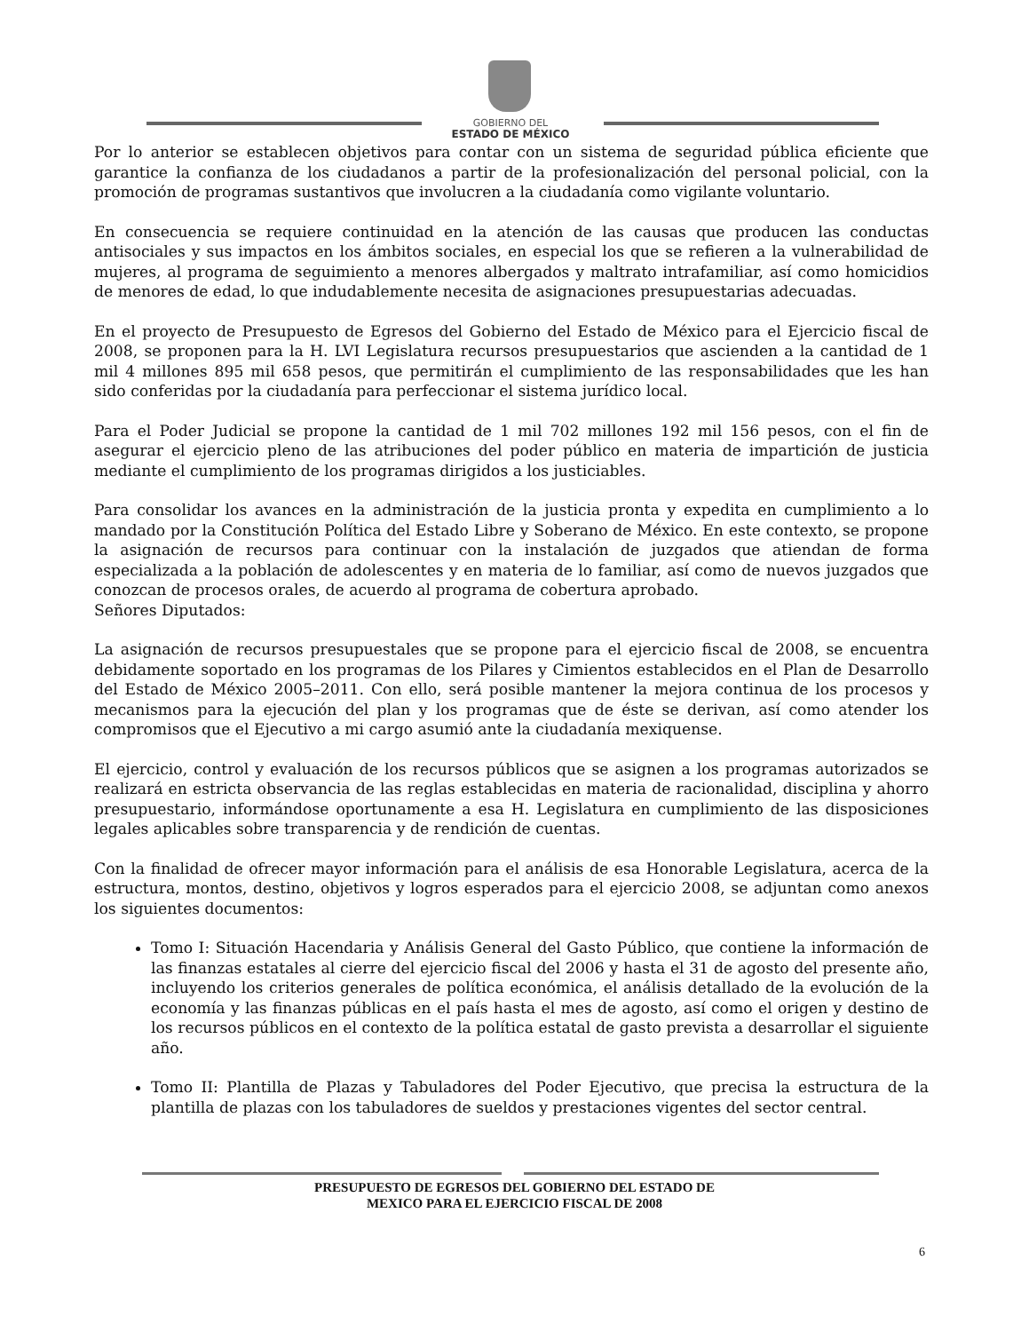GOBIERNO DEL
ESTADO DE MÉXICO
Por lo anterior se establecen objetivos para contar con un sistema de seguridad pública eficiente que garantice la confianza de los ciudadanos a partir de la profesionalización del personal policial, con la promoción de programas sustantivos que involucren a la ciudadanía como vigilante voluntario.
En consecuencia se requiere continuidad en la atención de las causas que producen las conductas antisociales y sus impactos en los ámbitos sociales, en especial los que se refieren a la vulnerabilidad de mujeres, al programa de seguimiento a menores albergados y maltrato intrafamiliar, así como homicidios de menores de edad, lo que indudablemente necesita de asignaciones presupuestarias adecuadas.
En el proyecto de Presupuesto de Egresos del Gobierno del Estado de México para el Ejercicio fiscal de 2008, se proponen para la H. LVI Legislatura recursos presupuestarios que ascienden a la cantidad de 1 mil 4 millones 895 mil 658 pesos, que permitirán el cumplimiento de las responsabilidades que les han sido conferidas por la ciudadanía para perfeccionar el sistema jurídico local.
Para el Poder Judicial se propone la cantidad de 1 mil 702 millones 192 mil 156 pesos, con el fin de asegurar el ejercicio pleno de las atribuciones del poder público en materia de impartición de justicia mediante el cumplimiento de los programas dirigidos a los justiciables.
Para consolidar los avances en la administración de la justicia pronta y expedita en cumplimiento a lo mandado por la Constitución Política del Estado Libre y Soberano de México. En este contexto, se propone la asignación de recursos para continuar con la instalación de juzgados que atiendan de forma especializada a la población de adolescentes y en materia de lo familiar, así como de nuevos juzgados que conozcan de procesos orales, de acuerdo al programa de cobertura aprobado.
Señores Diputados:
La asignación de recursos presupuestales que se propone para el ejercicio fiscal de 2008, se encuentra debidamente soportado en los programas de los Pilares y Cimientos establecidos en el Plan de Desarrollo del Estado de México 2005–2011. Con ello, será posible mantener la mejora continua de los procesos y mecanismos para la ejecución del plan y los programas que de éste se derivan, así como atender los compromisos que el Ejecutivo a mi cargo asumió ante la ciudadanía mexiquense.
El ejercicio, control y evaluación de los recursos públicos que se asignen a los programas autorizados se realizará en estricta observancia de las reglas establecidas en materia de racionalidad, disciplina y ahorro presupuestario, informándose oportunamente a esa H. Legislatura en cumplimiento de las disposiciones legales aplicables sobre transparencia y de rendición de cuentas.
Con la finalidad de ofrecer mayor información para el análisis de esa Honorable Legislatura, acerca de la estructura, montos, destino, objetivos y logros esperados para el ejercicio 2008, se adjuntan como anexos los siguientes documentos:
Tomo I: Situación Hacendaria y Análisis General del Gasto Público, que contiene la información de las finanzas estatales al cierre del ejercicio fiscal del 2006 y hasta el 31 de agosto del presente año, incluyendo los criterios generales de política económica, el análisis detallado de la evolución de la economía y las finanzas públicas en el país hasta el mes de agosto, así como el origen y destino de los recursos públicos en el contexto de la política estatal de gasto prevista a desarrollar el siguiente año.
Tomo II: Plantilla de Plazas y Tabuladores del Poder Ejecutivo, que precisa la estructura de la plantilla de plazas con los tabuladores de sueldos y prestaciones vigentes del sector central.
PRESUPUESTO DE EGRESOS DEL GOBIERNO DEL ESTADO DE
MEXICO PARA EL EJERCICIO FISCAL DE 2008
6